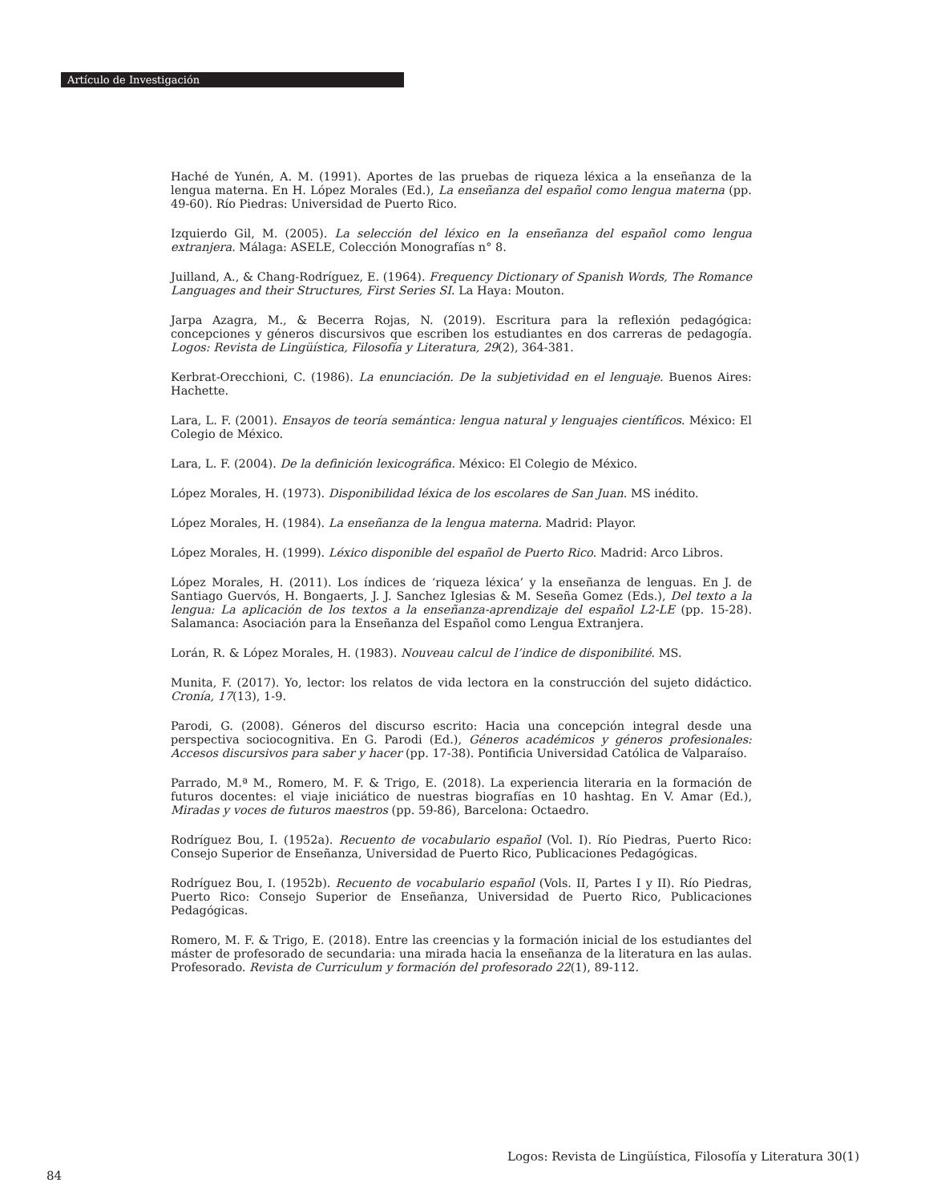Artículo de Investigación
Haché de Yunén, A. M. (1991). Aportes de las pruebas de riqueza léxica a la enseñanza de la lengua materna. En H. López Morales (Ed.), La enseñanza del español como lengua materna (pp. 49-60). Río Piedras: Universidad de Puerto Rico.
Izquierdo Gil, M. (2005). La selección del léxico en la enseñanza del español como lengua extranjera. Málaga: ASELE, Colección Monografías n° 8.
Juilland, A., & Chang-Rodríguez, E. (1964). Frequency Dictionary of Spanish Words, The Romance Languages and their Structures, First Series SI. La Haya: Mouton.
Jarpa Azagra, M., & Becerra Rojas, N. (2019). Escritura para la reflexión pedagógica: concepciones y géneros discursivos que escriben los estudiantes en dos carreras de pedagogía. Logos: Revista de Lingüística, Filosofía y Literatura, 29(2), 364-381.
Kerbrat-Orecchioni, C. (1986). La enunciación. De la subjetividad en el lenguaje. Buenos Aires: Hachette.
Lara, L. F. (2001). Ensayos de teoría semántica: lengua natural y lenguajes científicos. México: El Colegio de México.
Lara, L. F. (2004). De la definición lexicográfica. México: El Colegio de México.
López Morales, H. (1973). Disponibilidad léxica de los escolares de San Juan. MS inédito.
López Morales, H. (1984). La enseñanza de la lengua materna. Madrid: Playor.
López Morales, H. (1999). Léxico disponible del español de Puerto Rico. Madrid: Arco Libros.
López Morales, H. (2011). Los índices de ‘riqueza léxica’ y la enseñanza de lenguas. En J. de Santiago Guervós, H. Bongaerts, J. J. Sanchez Iglesias & M. Seseña Gomez (Eds.), Del texto a la lengua: La aplicación de los textos a la enseñanza-aprendizaje del español L2-LE (pp. 15-28). Salamanca: Asociación para la Enseñanza del Español como Lengua Extranjera.
Lorán, R. & López Morales, H. (1983). Nouveau calcul de l’indice de disponibilité. MS.
Munita, F. (2017). Yo, lector: los relatos de vida lectora en la construcción del sujeto didáctico. Cronía, 17(13), 1-9.
Parodi, G. (2008). Géneros del discurso escrito: Hacia una concepción integral desde una perspectiva sociocognitiva. En G. Parodi (Ed.), Géneros académicos y géneros profesionales: Accesos discursivos para saber y hacer (pp. 17-38). Pontificia Universidad Católica de Valparaíso.
Parrado, M.ª M., Romero, M. F. & Trigo, E. (2018). La experiencia literaria en la formación de futuros docentes: el viaje iniciático de nuestras biografías en 10 hashtag. En V. Amar (Ed.), Miradas y voces de futuros maestros (pp. 59-86), Barcelona: Octaedro.
Rodríguez Bou, I. (1952a). Recuento de vocabulario español (Vol. I). Río Piedras, Puerto Rico: Consejo Superior de Enseñanza, Universidad de Puerto Rico, Publicaciones Pedagógicas.
Rodríguez Bou, I. (1952b). Recuento de vocabulario español (Vols. II, Partes I y II). Río Piedras, Puerto Rico: Consejo Superior de Enseñanza, Universidad de Puerto Rico, Publicaciones Pedagógicas.
Romero, M. F. & Trigo, E. (2018). Entre las creencias y la formación inicial de los estudiantes del máster de profesorado de secundaria: una mirada hacia la enseñanza de la literatura en las aulas. Profesorado. Revista de Curriculum y formación del profesorado 22(1), 89-112.
Logos: Revista de Lingüística, Filosofía y Literatura 30(1)
84